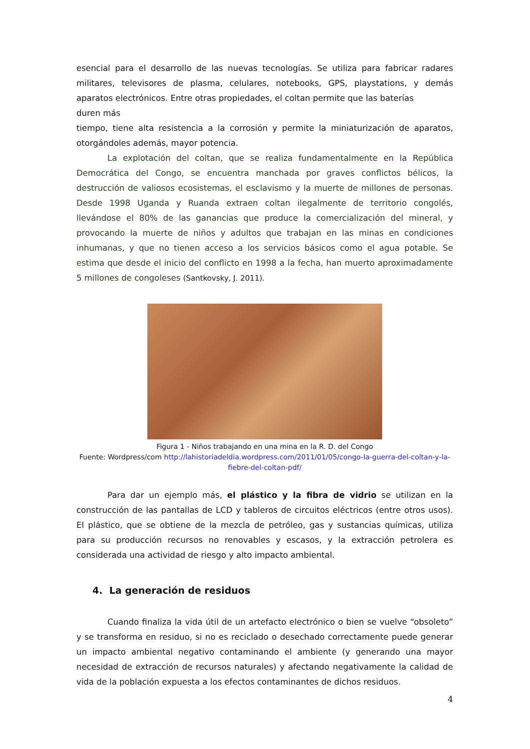esencial para el desarrollo de las nuevas tecnologías. Se utiliza para fabricar radares militares, televisores de plasma, celulares, notebooks, GPS, playstations, y demás aparatos electrónicos. Entre otras propiedades, el coltan permite que las baterías
duren más
tiempo, tiene alta resistencia a la corrosión y permite la miniaturización de aparatos, otorgándoles además, mayor potencia.
La explotación del coltan, que se realiza fundamentalmente en la República Democrática del Congo, se encuentra manchada por graves conflictos bélicos, la destrucción de valiosos ecosistemas, el esclavismo y la muerte de millones de personas. Desde 1998 Uganda y Ruanda extraen coltan ilegalmente de territorio congolés, llevándose el 80% de las ganancias que produce la comercialización del mineral, y provocando la muerte de niños y adultos que trabajan en las minas en condiciones inhumanas, y que no tienen acceso a los servicios básicos como el agua potable. Se estima que desde el inicio del conflicto en 1998 a la fecha, han muerto aproximadamente 5 millones de congoleses (Santkovsky, J. 2011).
Figura 1 - Niños trabajando en una mina en la R. D. del Congo
Fuente: Wordpress/com http://lahistoriadeldia.wordpress.com/2011/01/05/congo-la-guerra-del-coltan-y-la-fiebre-del-coltan-pdf/
Para dar un ejemplo más, el plástico y la fibra de vidrio se utilizan en la construcción de las pantallas de LCD y tableros de circuitos eléctricos (entre otros usos). El plástico, que se obtiene de la mezcla de petróleo, gas y sustancias químicas, utiliza para su producción recursos no renovables y escasos, y la extracción petrolera es considerada una actividad de riesgo y alto impacto ambiental.
4. La generación de residuos
Cuando finaliza la vida útil de un artefacto electrónico o bien se vuelve “obsoleto” y se transforma en residuo, si no es reciclado o desechado correctamente puede generar un impacto ambiental negativo contaminando el ambiente (y generando una mayor necesidad de extracción de recursos naturales) y afectando negativamente la calidad de vida de la población expuesta a los efectos contaminantes de dichos residuos.
4